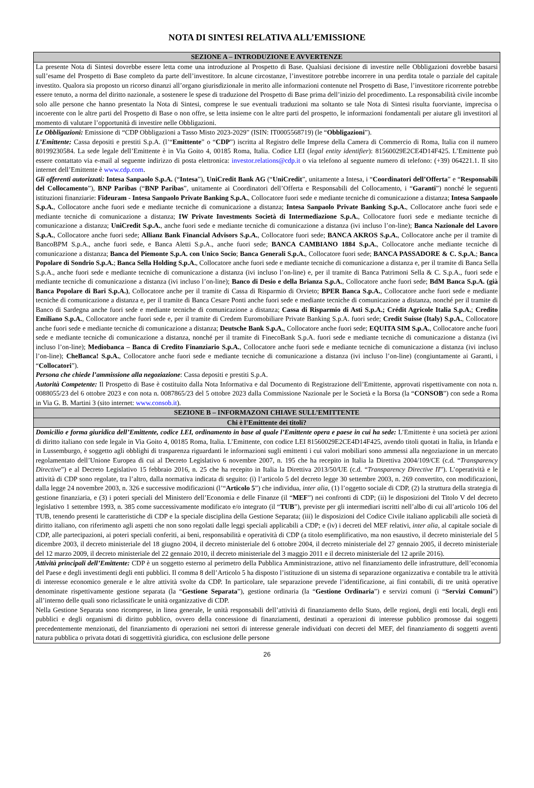NOTA DI SINTESI RELATIVA ALL’EMISSIONE
| SEZIONE A – INTRODUZIONE E AVVERTENZE |
| --- |
| La presente Nota di Sintesi dovrebbe essere letta come una introduzione al Prospetto di Base. Qualsiasi decisione di investire nelle Obbligazioni dovrebbe basarsi sull’esame del Prospetto di Base completo da parte dell’investitore. In alcune circostanze, l’investitore potrebbe incorrere in una perdita totale o parziale del capitale investito. Qualora sia proposto un ricorso dinanzi all’organo giurisdizionale in merito alle informazioni contenute nel Prospetto di Base, l’investitore ricorrente potrebbe essere tenuto, a norma del diritto nazionale, a sostenere le spese di traduzione del Prospetto di Base prima dell’inizio del procedimento. La responsabilità civile incombe solo alle persone che hanno presentato la Nota di Sintesi, comprese le sue eventuali traduzioni ma soltanto se tale Nota di Sintesi risulta fuorviante, imprecisa o incoerente con le altre parti del Prospetto di Base o non offre, se letta insieme con le altre parti del prospetto, le informazioni fondamentali per aiutare gli investitori al momento di valutare l’opportunità di investire nelle Obbligazioni. |
| Le Obbligazioni: Emissione di “CDP Obbligazioni a Tasso Misto 2023-2029” (ISIN: IT0005568719) (le “ Obbligazioni ”). L’Emittente: Cassa depositi e prestiti S.p.A. (l’“ Emittente ” o “ CDP ”) iscritta al Registro delle Imprese della Camera di Commercio di Roma, Italia con il numero 80199230584. La sede legale dell’Emittente è in Via Goito 4, 00185 Roma, Italia. Codice LEI ( legal entity identifier ): 81560029E2CE4D14F425. L’Emittente può essere contattato via e-mail al seguente indirizzo di posta elettronica: investor.relations@cdp.it o via telefono al seguente numero di telefono: (+39) 064221.1. Il sito internet dell’Emittente è www.cdp.com . Gli offerenti autorizzati: Intesa Sanpaolo S.p.A. (“ Intesa ”), UniCredit Bank AG (“ UniCredit ”, unitamente a Intesa, i “ Coordinatori dell’Offerta ” e “ Responsabili del Collocamento ”), BNP Paribas (“ BNP Paribas ”, unitamente ai Coordinatori dell’Offerta e Responsabili del Collocamento, i “ Garanti ”) nonché le seguenti istituzioni finanziarie: Fideuram - Intesa Sanpaolo Private Banking S.p.A. , Collocatore fuori sede e mediante tecniche di comunicazione a distanza; Intesa Sanpaolo S.p.A. , Collocatore anche fuori sede e mediante tecniche di comunicazione a distanza; Intesa Sanpaolo Private Banking S.p.A. , Collocatore anche fuori sede e mediante tecniche di comunicazione a distanza; IW Private Investments Società di Intermediazione S.p.A. , Collocatore fuori sede e mediante tecniche di comunicazione a distanza; UniCredit S.p.A. , anche fuori sede e mediante tecniche di comunicazione a distanza (ivi incluso l’on-line); Banca Nazionale del Lavoro S.p.A. , Collocatore anche fuori sede; Allianz Bank Financial Advisors S.p.A. , Collocatore fuori sede; BANCA AKROS S.p.A. , Collocatore anche per il tramite di BancoBPM S.p.A., anche fuori sede, e Banca Aletti S.p.A., anche fuori sede; BANCA CAMBIANO 1884 S.p.A. , Collocatore anche mediante tecniche di comunicazione a distanza; Banca del Piemonte S.p.A. con Unico Socio ; Banca Generali S.p.A. , Collocatore fuori sede; BANCA PASSADORE & C. S.p.A. ; Banca Popolare di Sondrio S.p.A. ; Banca Sella Holding S.p.A. , Collocatore anche fuori sede e mediante tecniche di comunicazione a distanza e, per il tramite di Banca Sella S.p.A., anche fuori sede e mediante tecniche di comunicazione a distanza (ivi incluso l’on-line) e, per il tramite di Banca Patrimoni Sella & C. S.p.A., fuori sede e mediante tecniche di comunicazione a distanza (ivi incluso l’on-line); Banco di Desio e della Brianza S.p.A. , Collocatore anche fuori sede; BdM Banca S.p.A. (già Banca Popolare di Bari S.p.A.) , Collocatore anche per il tramite di Cassa di Risparmio di Orvieto; BPER Banca S.p.A. , Collocatore anche fuori sede e mediante tecniche di comunicazione a distanza e, per il tramite di Banca Cesare Ponti anche fuori sede e mediante tecniche di comunicazione a distanza, nonché per il tramite di Banco di Sardegna anche fuori sede e mediante tecniche di comunicazione a distanza; Cassa di Risparmio di Asti S.p.A.; Crédit Agricole Italia S.p.A. ; Credito Emiliano S.p.A. , Collocatore anche fuori sede e, per il tramite di Credem Euromobiliare Private Banking S.p.A. fuori sede; Credit Suisse (Italy) S.p.A. , Collocatore anche fuori sede e mediante tecniche di comunicazione a distanza; Deutsche Bank S.p.A. , Collocatore anche fuori sede; EQUITA SIM S.p.A. , Collocatore anche fuori sede e mediante tecniche di comunicazione a distanza, nonché per il tramite di FinecoBank S.p.A. fuori sede e mediante tecniche di comunicazione a distanza (ivi incluso l’on-line); Mediobanca – Banca di Credito Finanziario S.p.A. , Collocatore anche fuori sede e mediante tecniche di comunicazione a distanza (ivi incluso l’on-line); CheBanca! S.p.A. , Collocatore anche fuori sede e mediante tecniche di comunicazione a distanza (ivi incluso l’on-line) (congiuntamente ai Garanti, i “ Collocatori ”). Persona che chiede l’ammissione alla negoziazione : Cassa depositi e prestiti S.p.A. Autorità Competente: Il Prospetto di Base è costituito dalla Nota Informativa e dal Documento di Registrazione dell’Emittente, approvati rispettivamente con nota n. 0088055/23 del 6 ottobre 2023 e con nota n. 0087865/23 del 5 ottobre 2023 dalla Commissione Nazionale per le Società e la Borsa (la “ CONSOB ”) con sede a Roma in Via G. B. Martini 3 (sito internet: www.consob.it ). |
| SEZIONE B – INFORMAZONI CHIAVE SULL’EMITTENTE |
| Chi è l’Emittente dei titoli? |
| Domicilio e forma giuridica dell’Emittente, codice LEI, ordinamento in base al quale l’Emittente opera e paese in cui ha sede: L’Emittente è una società per azioni di diritto italiano con sede legale in Via Goito 4, 00185 Roma, Italia. L’Emittente, con codice LEI 81560029E2CE4D14F425, avendo titoli quotati in Italia, in Irlanda e in Lussemburgo, è soggetto agli obblighi di trasparenza riguardanti le informazioni sugli emittenti i cui valori mobiliari sono ammessi alla negoziazione in un mercato regolamentato dell’Unione Europea di cui al Decreto Legislativo 6 novembre 2007, n. 195 che ha recepito in Italia la Direttiva 2004/109/CE (c.d. “ Transparency Directive ”) e al Decreto Legislativo 15 febbraio 2016, n. 25 che ha recepito in Italia la Direttiva 2013/50/UE (c.d. “ Transparency Directive II ”). L’operatività e le attività di CDP sono regolate, tra l’altro, dalla normativa indicata di seguito: (i) l’articolo 5 del decreto legge 30 settembre 2003, n. 269 convertito, con modificazioni, dalla legge 24 novembre 2003, n. 326 e successive modificazioni (l’“ Articolo 5 ”) che individua, inter alia , (1) l’oggetto sociale di CDP, (2) la struttura della strategia di gestione finanziaria, e (3) i poteri speciali del Ministero dell’Economia e delle Finanze (il “ MEF ”) nei confronti di CDP; (ii) le disposizioni del Titolo V del decreto legislativo 1 settembre 1993, n. 385 come successivamente modificato e/o integrato (il “ TUB ”), previste per gli intermediari iscritti nell’albo di cui all’articolo 106 del TUB, tenendo presenti le caratteristiche di CDP e la speciale disciplina della Gestione Separata; (iii) le disposizioni del Codice Civile italiano applicabili alle società di diritto italiano, con riferimento agli aspetti che non sono regolati dalle leggi speciali applicabili a CDP; e (iv) i decreti del MEF relativi, inter alia , al capitale sociale di CDP, alle partecipazioni, ai poteri speciali conferiti, ai beni, responsabilità e operatività di CDP (a titolo esemplificativo, ma non esaustivo, il decreto ministeriale del 5 dicembre 2003, il decreto ministeriale del 18 giugno 2004, il decreto ministeriale del 6 ottobre 2004, il decreto ministeriale del 27 gennaio 2005, il decreto ministeriale del 12 marzo 2009, il decreto ministeriale del 22 gennaio 2010, il decreto ministeriale del 3 maggio 2011 e il decreto ministeriale del 12 aprile 2016). |
| Attività principali dell’Emittente: CDP è un soggetto esterno al perimetro della Pubblica Amministrazione, attivo nel finanziamento delle infrastrutture, dell’economia del Paese e degli investimenti degli enti pubblici. Il comma 8 dell’Articolo 5 ha disposto l’istituzione di un sistema di separazione organizzativa e contabile tra le attività di interesse economico generale e le altre attività svolte da CDP. In particolare, tale separazione prevede l’identificazione, ai fini contabili, di tre unità operative denominate rispettivamente gestione separata (la “ Gestione Separata ”), gestione ordinaria (la “ Gestione Ordinaria ”) e servizi comuni (i “ Servizi Comuni ”) all’interno delle quali sono riclassificate le unità organizzative di CDP. Nella Gestione Separata sono ricomprese, in linea generale, le unità responsabili dell’attività di finanziamento dello Stato, delle regioni, degli enti locali, degli enti pubblici e degli organismi di diritto pubblico, ovvero della concessione di finanziamenti, destinati a operazioni di interesse pubblico promosse dai soggetti precedentemente menzionati, del finanziamento di operazioni nei settori di interesse generale individuati con decreti del MEF, del finanziamento di soggetti aventi natura pubblica o privata dotati di soggettività giuridica, con esclusione delle persone |
26